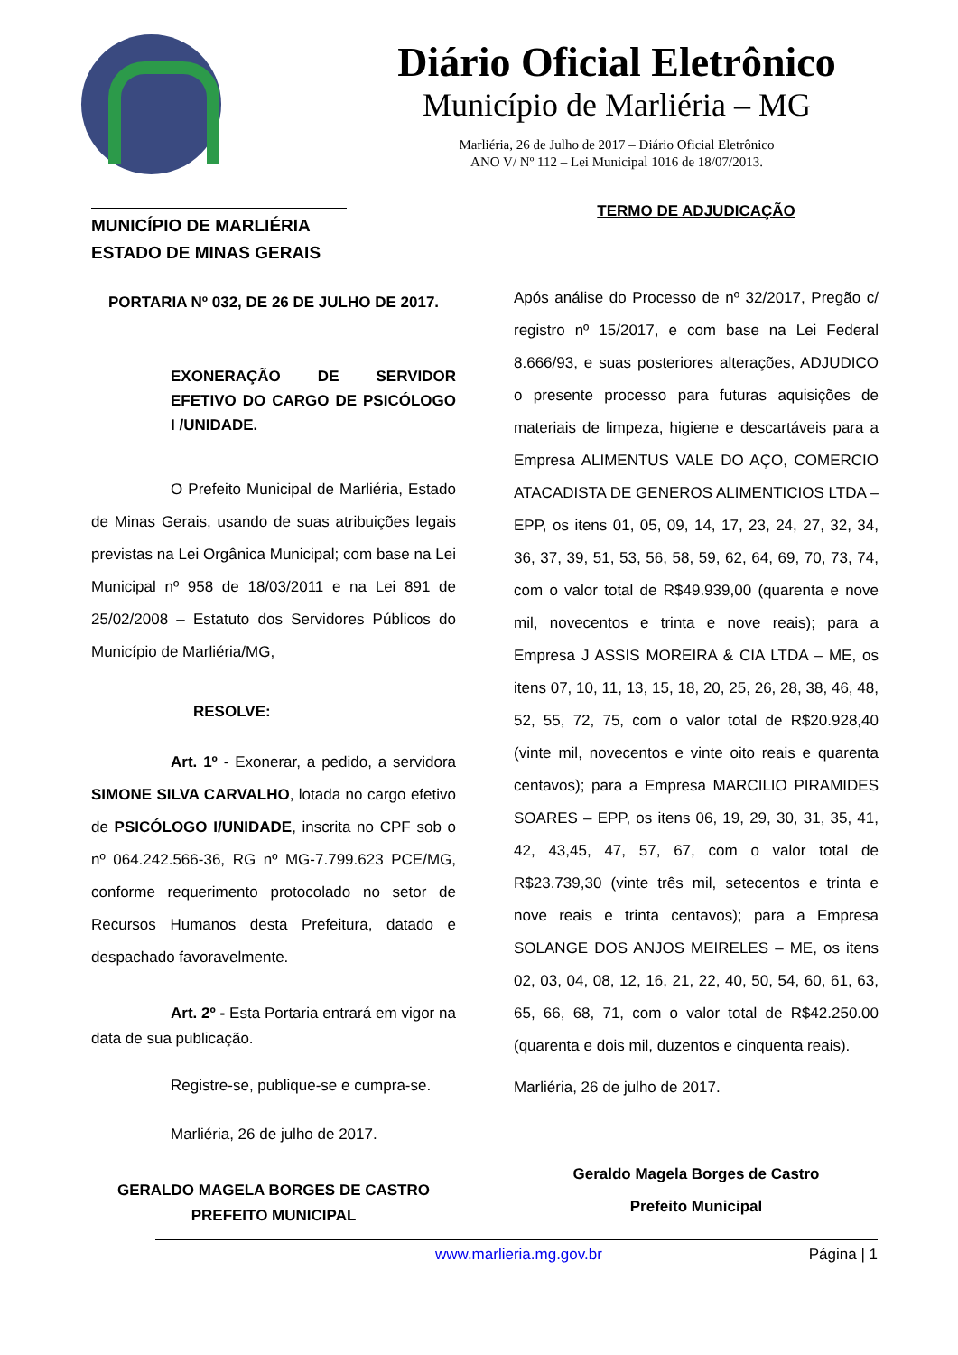Diário Oficial Eletrônico
Município de Marliéria – MG
Marliéria, 26 de Julho de 2017 – Diário Oficial Eletrônico
ANO V/ Nº 112 – Lei Municipal 1016 de 18/07/2013.
MUNICÍPIO DE MARLIÉRIA
ESTADO DE MINAS GERAIS
PORTARIA Nº 032, DE 26 DE JULHO DE 2017.
EXONERAÇÃO DE SERVIDOR EFETIVO DO CARGO DE PSICÓLOGO I /UNIDADE.
O Prefeito Municipal de Marliéria, Estado de Minas Gerais, usando de suas atribuições legais previstas na Lei Orgânica Municipal; com base na Lei Municipal nº 958 de 18/03/2011 e na Lei 891 de 25/02/2008 – Estatuto dos Servidores Públicos do Município de Marliéria/MG,
RESOLVE:
Art. 1º - Exonerar, a pedido, a servidora SIMONE SILVA CARVALHO, lotada no cargo efetivo de PSICÓLOGO I/UNIDADE, inscrita no CPF sob o nº 064.242.566-36, RG nº MG-7.799.623 PCE/MG, conforme requerimento protocolado no setor de Recursos Humanos desta Prefeitura, datado e despachado favoravelmente.
Art. 2º - Esta Portaria entrará em vigor na data de sua publicação.
Registre-se, publique-se e cumpra-se.
Marliéria, 26 de julho de 2017.
GERALDO MAGELA BORGES DE CASTRO
PREFEITO MUNICIPAL
TERMO DE ADJUDICAÇÃO
Após análise do Processo de nº 32/2017, Pregão c/ registro nº 15/2017, e com base na Lei Federal 8.666/93, e suas posteriores alterações, ADJUDICO o presente processo para futuras aquisições de materiais de limpeza, higiene e descartáveis para a Empresa ALIMENTUS VALE DO AÇO, COMERCIO ATACADISTA DE GENEROS ALIMENTICIOS LTDA – EPP, os itens 01, 05, 09, 14, 17, 23, 24, 27, 32, 34, 36, 37, 39, 51, 53, 56, 58, 59, 62, 64, 69, 70, 73, 74, com o valor total de R$49.939,00 (quarenta e nove mil, novecentos e trinta e nove reais); para a Empresa J ASSIS MOREIRA & CIA LTDA – ME, os itens 07, 10, 11, 13, 15, 18, 20, 25, 26, 28, 38, 46, 48, 52, 55, 72, 75, com o valor total de R$20.928,40 (vinte mil, novecentos e vinte oito reais e quarenta centavos); para a Empresa MARCILIO PIRAMIDES SOARES – EPP, os itens 06, 19, 29, 30, 31, 35, 41, 42, 43,45, 47, 57, 67, com o valor total de R$23.739,30 (vinte três mil, setecentos e trinta e nove reais e trinta centavos); para a Empresa SOLANGE DOS ANJOS MEIRELES – ME, os itens 02, 03, 04, 08, 12, 16, 21, 22, 40, 50, 54, 60, 61, 63, 65, 66, 68, 71, com o valor total de R$42.250.00 (quarenta e dois mil, duzentos e cinquenta reais).
Marliéria, 26 de julho de 2017.
Geraldo Magela Borges de Castro
Prefeito Municipal
www.marlieria.mg.gov.br Página | 1